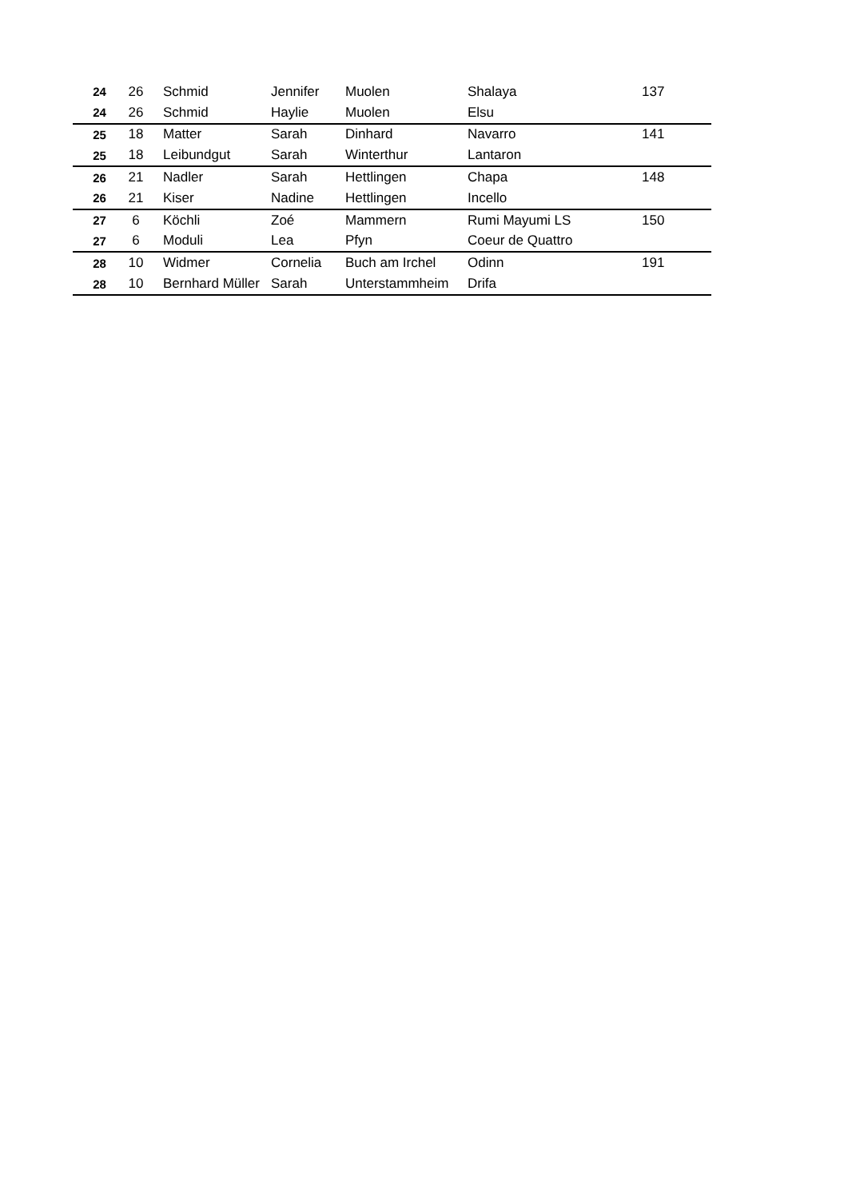| 24 | 26 | Schmid | Jennifer | Muolen | Shalaya | 137 |
| 24 | 26 | Schmid | Haylie | Muolen | Elsu | |
| 25 | 18 | Matter | Sarah | Dinhard | Navarro | 141 |
| 25 | 18 | Leibundgut | Sarah | Winterthur | Lantaron | |
| 26 | 21 | Nadler | Sarah | Hettlingen | Chapa | 148 |
| 26 | 21 | Kiser | Nadine | Hettlingen | Incello | |
| 27 | 6 | Köchli | Zoé | Mammern | Rumi Mayumi LS | 150 |
| 27 | 6 | Moduli | Lea | Pfyn | Coeur de Quattro | |
| 28 | 10 | Widmer | Cornelia | Buch am Irchel | Odinn | 191 |
| 28 | 10 | Bernhard Müller | Sarah | Unterstammheim | Drifa | |